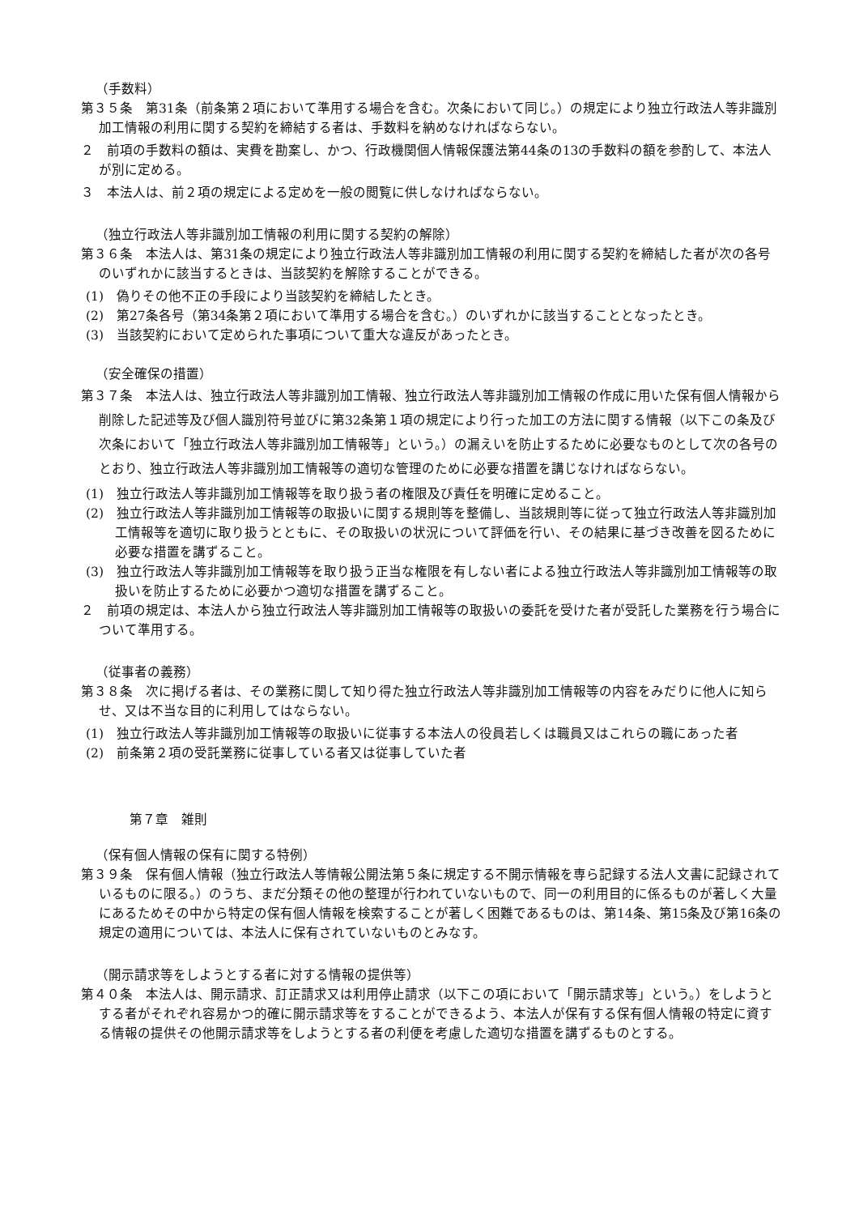（手数料）
第３５条　第31条（前条第２項において準用する場合を含む。次条において同じ。）の規定により独立行政法人等非識別加工情報の利用に関する契約を締結する者は、手数料を納めなければならない。
２　前項の手数料の額は、実費を勘案し、かつ、行政機関個人情報保護法第44条の13の手数料の額を参酌して、本法人が別に定める。
３　本法人は、前２項の規定による定めを一般の閲覧に供しなければならない。
（独立行政法人等非識別加工情報の利用に関する契約の解除）
第３６条　本法人は、第31条の規定により独立行政法人等非識別加工情報の利用に関する契約を締結した者が次の各号のいずれかに該当するときは、当該契約を解除することができる。
(1)　偽りその他不正の手段により当該契約を締結したとき。
(2)　第27条各号（第34条第２項において準用する場合を含む。）のいずれかに該当することとなったとき。
(3)　当該契約において定められた事項について重大な違反があったとき。
（安全確保の措置）
第３７条　本法人は、独立行政法人等非識別加工情報、独立行政法人等非識別加工情報の作成に用いた保有個人情報から削除した記述等及び個人識別符号並びに第32条第１項の規定により行った加工の方法に関する情報（以下この条及び次条において「独立行政法人等非識別加工情報等」という。）の漏えいを防止するために必要なものとして次の各号のとおり、独立行政法人等非識別加工情報等の適切な管理のために必要な措置を講じなければならない。
(1)　独立行政法人等非識別加工情報等を取り扱う者の権限及び責任を明確に定めること。
(2)　独立行政法人等非識別加工情報等の取扱いに関する規則等を整備し、当該規則等に従って独立行政法人等非識別加工情報等を適切に取り扱うとともに、その取扱いの状況について評価を行い、その結果に基づき改善を図るために必要な措置を講ずること。
(3)　独立行政法人等非識別加工情報等を取り扱う正当な権限を有しない者による独立行政法人等非識別加工情報等の取扱いを防止するために必要かつ適切な措置を講ずること。
２　前項の規定は、本法人から独立行政法人等非識別加工情報等の取扱いの委託を受けた者が受託した業務を行う場合について準用する。
（従事者の義務）
第３８条　次に掲げる者は、その業務に関して知り得た独立行政法人等非識別加工情報等の内容をみだりに他人に知らせ、又は不当な目的に利用してはならない。
(1)　独立行政法人等非識別加工情報等の取扱いに従事する本法人の役員若しくは職員又はこれらの職にあった者
(2)　前条第２項の受託業務に従事している者又は従事していた者
第７章　雑則
（保有個人情報の保有に関する特例）
第３９条　保有個人情報（独立行政法人等情報公開法第５条に規定する不開示情報を専ら記録する法人文書に記録されているものに限る。）のうち、まだ分類その他の整理が行われていないもので、同一の利用目的に係るものが著しく大量にあるためその中から特定の保有個人情報を検索することが著しく困難であるものは、第14条、第15条及び第16条の規定の適用については、本法人に保有されていないものとみなす。
（開示請求等をしようとする者に対する情報の提供等）
第４０条　本法人は、開示請求、訂正請求又は利用停止請求（以下この項において「開示請求等」という。）をしようとする者がそれぞれ容易かつ的確に開示請求等をすることができるよう、本法人が保有する保有個人情報の特定に資する情報の提供その他開示請求等をしようとする者の利便を考慮した適切な措置を講ずるものとする。